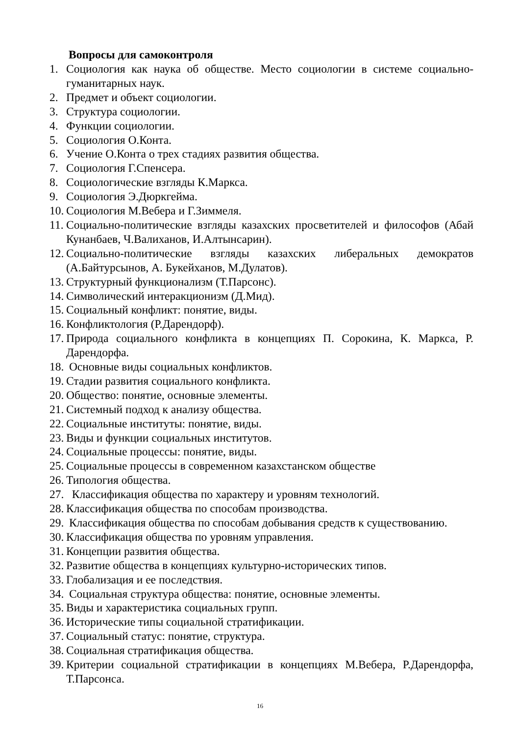Вопросы для самоконтроля
1. Социология как наука об обществе. Место социологии в системе социально-гуманитарных наук.
2. Предмет и объект социологии.
3. Структура социологии.
4. Функции социологии.
5. Социология О.Конта.
6. Учение О.Конта о трех стадиях развития общества.
7. Социология Г.Спенсера.
8. Социологические взгляды К.Маркса.
9. Социология Э.Дюркгейма.
10. Социология М.Вебера и Г.Зиммеля.
11. Социально-политические взгляды казахских просветителей и философов (Абай Кунанбаев, Ч.Валиханов, И.Алтынсарин).
12. Социально-политические взгляды казахских либеральных демократов (А.Байтурсынов, А. Букейханов, М.Дулатов).
13. Структурный функционализм (Т.Парсонс).
14. Символический интеракционизм (Д.Мид).
15. Социальный конфликт: понятие, виды.
16. Конфликтология (Р.Дарендорф).
17. Природа социального конфликта в концепциях П. Сорокина, К. Маркса, Р. Дарендорфа.
18. Основные виды социальных конфликтов.
19. Стадии развития социального конфликта.
20. Общество: понятие, основные элементы.
21. Системный подход к анализу общества.
22. Социальные институты: понятие, виды.
23. Виды и функции социальных институтов.
24. Социальные процессы: понятие, виды.
25. Социальные процессы в современном казахстанском обществе
26. Типология общества.
27. Классификация общества по характеру и уровням технологий.
28. Классификация общества по способам производства.
29. Классификация общества по способам добывания средств к существованию.
30. Классификация общества по уровням управления.
31. Концепции развития общества.
32. Развитие общества в концепциях культурно-исторических типов.
33. Глобализация и ее последствия.
34. Социальная структура общества: понятие, основные элементы.
35. Виды и характеристика социальных групп.
36. Исторические типы социальной стратификации.
37. Социальный статус: понятие, структура.
38. Социальная стратификация общества.
39. Критерии социальной стратификации в концепциях М.Вебера, Р.Дарендорфа, Т.Парсонса.
16